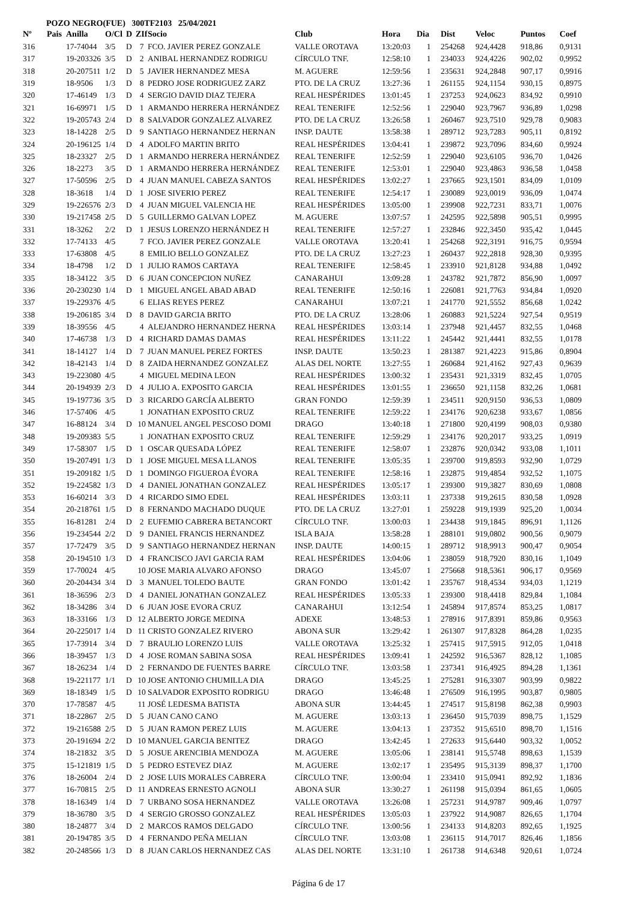POZO NEGRO(FUE) 300TF2103 25/04/2021
| Nº | Pais | Anilla | O/Cl | D | ZIf | Socio | Club | Hora | Dia | Dist | Veloc | Puntos | Coef |
| --- | --- | --- | --- | --- | --- | --- | --- | --- | --- | --- | --- | --- | --- |
| 316 | | 17-74044 | 3/5 | D | 7 | FCO. JAVIER PEREZ GONZALE | VALLE OROTAVA | 13:20:03 | 1 | 254268 | 924,4428 | 918,86 | 0,9131 |
| 317 | | 19-203326 | 3/5 | D | 2 | ANIBAL HERNANDEZ RODRIGU | CÍRCULO TNF. | 12:58:10 | 1 | 234033 | 924,4226 | 902,02 | 0,9952 |
| 318 | | 20-207511 | 1/2 | D | 5 | JAVIER HERNANDEZ MESA | M. AGUERE | 12:59:56 | 1 | 235631 | 924,2848 | 907,17 | 0,9916 |
| 319 | | 18-9506 | 1/3 | D | 8 | PEDRO JOSE RODRIGUEZ ZARZ | PTO. DE LA CRUZ | 13:27:36 | 1 | 261155 | 924,1154 | 930,15 | 0,8975 |
| 320 | | 17-46149 | 1/3 | D | 4 | SERGIO DAVID DIAZ TEJERA | REAL HESPÉRIDES | 13:01:45 | 1 | 237253 | 924,0623 | 834,92 | 0,9910 |
| 321 | | 16-69971 | 1/5 | D | 1 | ARMANDO HERRERA HERNÁNDEZ | REAL TENERIFE | 12:52:56 | 1 | 229040 | 923,7967 | 936,89 | 1,0298 |
| 322 | | 19-205743 | 2/4 | D | 8 | SALVADOR GONZALEZ ALVAREZ | PTO. DE LA CRUZ | 13:26:58 | 1 | 260467 | 923,7510 | 929,78 | 0,9083 |
| 323 | | 18-14228 | 2/5 | D | 9 | SANTIAGO HERNANDEZ HERNAN | INSP. DAUTE | 13:58:38 | 1 | 289712 | 923,7283 | 905,11 | 0,8192 |
| 324 | | 20-196125 | 1/4 | D | 4 | ADOLFO MARTIN BRITO | REAL HESPÉRIDES | 13:04:41 | 1 | 239872 | 923,7096 | 834,60 | 0,9924 |
| 325 | | 18-23327 | 2/5 | D | 1 | ARMANDO HERRERA HERNÁNDEZ | REAL TENERIFE | 12:52:59 | 1 | 229040 | 923,6105 | 936,70 | 1,0426 |
| 326 | | 18-2273 | 3/5 | D | 1 | ARMANDO HERRERA HERNÁNDEZ | REAL TENERIFE | 12:53:01 | 1 | 229040 | 923,4863 | 936,58 | 1,0458 |
| 327 | | 17-50596 | 2/5 | D | 4 | JUAN MANUEL CABEZA SANTOS | REAL HESPÉRIDES | 13:02:27 | 1 | 237665 | 923,1501 | 834,09 | 1,0109 |
| 328 | | 18-3618 | 1/4 | D | 1 | JOSE SIVERIO PEREZ | REAL TENERIFE | 12:54:17 | 1 | 230089 | 923,0019 | 936,09 | 1,0474 |
| 329 | | 19-226576 | 2/3 | D | 4 | JUAN MIGUEL VALENCIA HE | REAL HESPÉRIDES | 13:05:00 | 1 | 239908 | 922,7231 | 833,71 | 1,0076 |
| 330 | | 19-217458 | 2/5 | D | 5 | GUILLERMO GALVAN LOPEZ | M. AGUERE | 13:07:57 | 1 | 242595 | 922,5898 | 905,51 | 0,9995 |
| 331 | | 18-3262 | 2/2 | D | 1 | JESUS LORENZO HERNÁNDEZ H | REAL TENERIFE | 12:57:27 | 1 | 232846 | 922,3450 | 935,42 | 1,0445 |
| 332 | | 17-74133 | 4/5 | | 7 | FCO. JAVIER PEREZ GONZALE | VALLE OROTAVA | 13:20:41 | 1 | 254268 | 922,3191 | 916,75 | 0,9594 |
| 333 | | 17-63808 | 4/5 | | 8 | EMILIO BELLO GONZALEZ | PTO. DE LA CRUZ | 13:27:23 | 1 | 260437 | 922,2818 | 928,30 | 0,9395 |
| 334 | | 18-4798 | 1/2 | D | 1 | JULIO RAMOS CARTAYA | REAL TENERIFE | 12:58:45 | 1 | 233910 | 921,8128 | 934,88 | 1,0492 |
| 335 | | 18-34122 | 3/5 | D | 6 | JUAN CONCEPCION NUÑEZ | CANARAHUI | 13:09:28 | 1 | 243782 | 921,7872 | 856,90 | 1,0097 |
| 336 | | 20-230230 | 1/4 | D | 1 | MIGUEL ANGEL ABAD ABAD | REAL TENERIFE | 12:50:16 | 1 | 226081 | 921,7763 | 934,84 | 1,0920 |
| 337 | | 19-229376 | 4/5 | | 6 | ELIAS REYES PEREZ | CANARAHUI | 13:07:21 | 1 | 241770 | 921,5552 | 856,68 | 1,0242 |
| 338 | | 19-206185 | 3/4 | D | 8 | DAVID GARCIA BRITO | PTO. DE LA CRUZ | 13:28:06 | 1 | 260883 | 921,5224 | 927,54 | 0,9519 |
| 339 | | 18-39556 | 4/5 | | 4 | ALEJANDRO HERNANDEZ HERNA | REAL HESPÉRIDES | 13:03:14 | 1 | 237948 | 921,4457 | 832,55 | 1,0468 |
| 340 | | 17-46738 | 1/3 | D | 4 | RICHARD DAMAS DAMAS | REAL HESPÉRIDES | 13:11:22 | 1 | 245442 | 921,4441 | 832,55 | 1,0178 |
| 341 | | 18-14127 | 1/4 | D | 7 | JUAN MANUEL PEREZ FORTES | INSP. DAUTE | 13:50:23 | 1 | 281387 | 921,4223 | 915,86 | 0,8904 |
| 342 | | 18-42143 | 1/4 | D | 8 | ZAIDA HERNANDEZ GONZALEZ | ALAS DEL NORTE | 13:27:55 | 1 | 260684 | 921,4162 | 927,43 | 0,9639 |
| 343 | | 19-223080 | 4/5 | | 4 | MIGUEL MEDINA LEON | REAL HESPÉRIDES | 13:00:32 | 1 | 235431 | 921,3319 | 832,45 | 1,0705 |
| 344 | | 20-194939 | 2/3 | D | 4 | JULIO A. EXPOSITO GARCIA | REAL HESPÉRIDES | 13:01:55 | 1 | 236650 | 921,1158 | 832,26 | 1,0681 |
| 345 | | 19-197736 | 3/5 | D | 3 | RICARDO GARCÍA ALBERTO | GRAN FONDO | 12:59:39 | 1 | 234511 | 920,9150 | 936,53 | 1,0809 |
| 346 | | 17-57406 | 4/5 | | 1 | JONATHAN EXPOSITO CRUZ | REAL TENERIFE | 12:59:22 | 1 | 234176 | 920,6238 | 933,67 | 1,0856 |
| 347 | | 16-88124 | 3/4 | D | 10 | MANUEL ANGEL PESCOSO DOMI | DRAGO | 13:40:18 | 1 | 271800 | 920,4199 | 908,03 | 0,9380 |
| 348 | | 19-209383 | 5/5 | | 1 | JONATHAN EXPOSITO CRUZ | REAL TENERIFE | 12:59:29 | 1 | 234176 | 920,2017 | 933,25 | 1,0919 |
| 349 | | 17-58307 | 1/5 | D | 1 | OSCAR QUESADA LÓPEZ | REAL TENERIFE | 12:58:07 | 1 | 232876 | 920,0342 | 933,08 | 1,1011 |
| 350 | | 19-207491 | 1/3 | D | 1 | JOSE MIGUEL MESA LLANOS | REAL TENERIFE | 13:05:35 | 1 | 239700 | 919,8593 | 932,90 | 1,0729 |
| 351 | | 19-209182 | 1/5 | D | 1 | DOMINGO FIGUEROA ÉVORA | REAL TENERIFE | 12:58:16 | 1 | 232875 | 919,4854 | 932,52 | 1,1075 |
| 352 | | 19-224582 | 1/3 | D | 4 | DANIEL JONATHAN GONZALEZ | REAL HESPÉRIDES | 13:05:17 | 1 | 239300 | 919,3827 | 830,69 | 1,0808 |
| 353 | | 16-60214 | 3/3 | D | 4 | RICARDO SIMO EDEL | REAL HESPÉRIDES | 13:03:11 | 1 | 237338 | 919,2615 | 830,58 | 1,0928 |
| 354 | | 20-218761 | 1/5 | D | 8 | FERNANDO MACHADO DUQUE | PTO. DE LA CRUZ | 13:27:01 | 1 | 259228 | 919,1939 | 925,20 | 1,0034 |
| 355 | | 16-81281 | 2/4 | D | 2 | EUFEMIO CABRERA BETANCORT | CÍRCULO TNF. | 13:00:03 | 1 | 234438 | 919,1845 | 896,91 | 1,1126 |
| 356 | | 19-234544 | 2/2 | D | 9 | DANIEL FRANCIS HERNANDEZ | ISLA BAJA | 13:58:28 | 1 | 288101 | 919,0802 | 900,56 | 0,9079 |
| 357 | | 17-72479 | 3/5 | D | 9 | SANTIAGO HERNANDEZ HERNAN | INSP. DAUTE | 14:00:15 | 1 | 289712 | 918,9913 | 900,47 | 0,9054 |
| 358 | | 20-194510 | 1/3 | D | 4 | FRANCISCO JAVI GARCIA RAM | REAL HESPÉRIDES | 13:04:06 | 1 | 238059 | 918,7920 | 830,16 | 1,1049 |
| 359 | | 17-70024 | 4/5 | | 10 | JOSE MARIA ALVARO AFONSO | DRAGO | 13:45:07 | 1 | 275668 | 918,5361 | 906,17 | 0,9569 |
| 360 | | 20-204434 | 3/4 | D | 3 | MANUEL TOLEDO BAUTE | GRAN FONDO | 13:01:42 | 1 | 235767 | 918,4534 | 934,03 | 1,1219 |
| 361 | | 18-36596 | 2/3 | D | 4 | DANIEL JONATHAN GONZALEZ | REAL HESPÉRIDES | 13:05:33 | 1 | 239300 | 918,4418 | 829,84 | 1,1084 |
| 362 | | 18-34286 | 3/4 | D | 6 | JUAN JOSE EVORA CRUZ | CANARAHUI | 13:12:54 | 1 | 245894 | 917,8574 | 853,25 | 1,0817 |
| 363 | | 18-33166 | 1/3 | D | 12 | ALBERTO JORGE MEDINA | ADEXE | 13:48:53 | 1 | 278916 | 917,8391 | 859,86 | 0,9563 |
| 364 | | 20-225017 | 1/4 | D | 11 | CRISTO GONZALEZ RIVERO | ABONA SUR | 13:29:42 | 1 | 261307 | 917,8328 | 864,28 | 1,0235 |
| 365 | | 17-73914 | 3/4 | D | 7 | BRAULIO LORENZO LUIS | VALLE OROTAVA | 13:25:32 | 1 | 257415 | 917,5915 | 912,05 | 1,0418 |
| 366 | | 18-39457 | 1/3 | D | 4 | JOSE ROMAN SABINA SOSA | REAL HESPÉRIDES | 13:09:41 | 1 | 242592 | 916,5367 | 828,12 | 1,1085 |
| 367 | | 18-26234 | 1/4 | D | 2 | FERNANDO DE FUENTES BARRE | CÍRCULO TNF. | 13:03:58 | 1 | 237341 | 916,4925 | 894,28 | 1,1361 |
| 368 | | 19-221177 | 1/1 | D | 10 | JOSE ANTONIO CHUMILLA DIA | DRAGO | 13:45:25 | 1 | 275281 | 916,3307 | 903,99 | 0,9822 |
| 369 | | 18-18349 | 1/5 | D | 10 | SALVADOR EXPOSITO RODRIGU | DRAGO | 13:46:48 | 1 | 276509 | 916,1995 | 903,87 | 0,9805 |
| 370 | | 17-78587 | 4/5 | | 11 | JOSÉ LEDESMA BATISTA | ABONA SUR | 13:44:45 | 1 | 274517 | 915,8198 | 862,38 | 0,9903 |
| 371 | | 18-22867 | 2/5 | D | 5 | JUAN CANO CANO | M. AGUERE | 13:03:13 | 1 | 236450 | 915,7039 | 898,75 | 1,1529 |
| 372 | | 19-216588 | 2/5 | D | 5 | JUAN RAMON PEREZ LUIS | M. AGUERE | 13:04:13 | 1 | 237352 | 915,6510 | 898,70 | 1,1516 |
| 373 | | 20-191694 | 2/2 | D | 10 | MANUEL GARCIA BENITEZ | DRAGO | 13:42:45 | 1 | 272633 | 915,6440 | 903,32 | 1,0052 |
| 374 | | 18-21832 | 3/5 | D | 5 | JOSUE ARENCIBIA MENDOZA | M. AGUERE | 13:05:06 | 1 | 238141 | 915,5748 | 898,63 | 1,1539 |
| 375 | | 15-121819 | 1/5 | D | 5 | PEDRO ESTEVEZ DIAZ | M. AGUERE | 13:02:17 | 1 | 235495 | 915,3139 | 898,37 | 1,1700 |
| 376 | | 18-26004 | 2/4 | D | 2 | JOSE LUIS MORALES CABRERA | CÍRCULO TNF. | 13:00:04 | 1 | 233410 | 915,0941 | 892,92 | 1,1836 |
| 377 | | 16-70815 | 2/5 | D | 11 | ANDREAS ERNESTO AGNOLI | ABONA SUR | 13:30:27 | 1 | 261198 | 915,0394 | 861,65 | 1,0605 |
| 378 | | 18-16349 | 1/4 | D | 7 | URBANO SOSA HERNANDEZ | VALLE OROTAVA | 13:26:08 | 1 | 257231 | 914,9787 | 909,46 | 1,0797 |
| 379 | | 18-36780 | 3/5 | D | 4 | SERGIO GROSSO GONZALEZ | REAL HESPÉRIDES | 13:05:03 | 1 | 237922 | 914,9087 | 826,65 | 1,1704 |
| 380 | | 18-24877 | 3/4 | D | 2 | MARCOS RAMOS DELGADO | CÍRCULO TNF. | 13:00:56 | 1 | 234133 | 914,8203 | 892,65 | 1,1925 |
| 381 | | 20-194785 | 3/5 | D | 4 | FERNANDO PEÑA MELIAN | CÍRCULO TNF. | 13:03:08 | 1 | 236115 | 914,7017 | 826,46 | 1,1856 |
| 382 | | 20-248566 | 1/3 | D | 8 | JUAN CARLOS HERNANDEZ CAS | ALAS DEL NORTE | 13:31:10 | 1 | 261738 | 914,6348 | 920,61 | 1,0724 |
Página 6 de 17